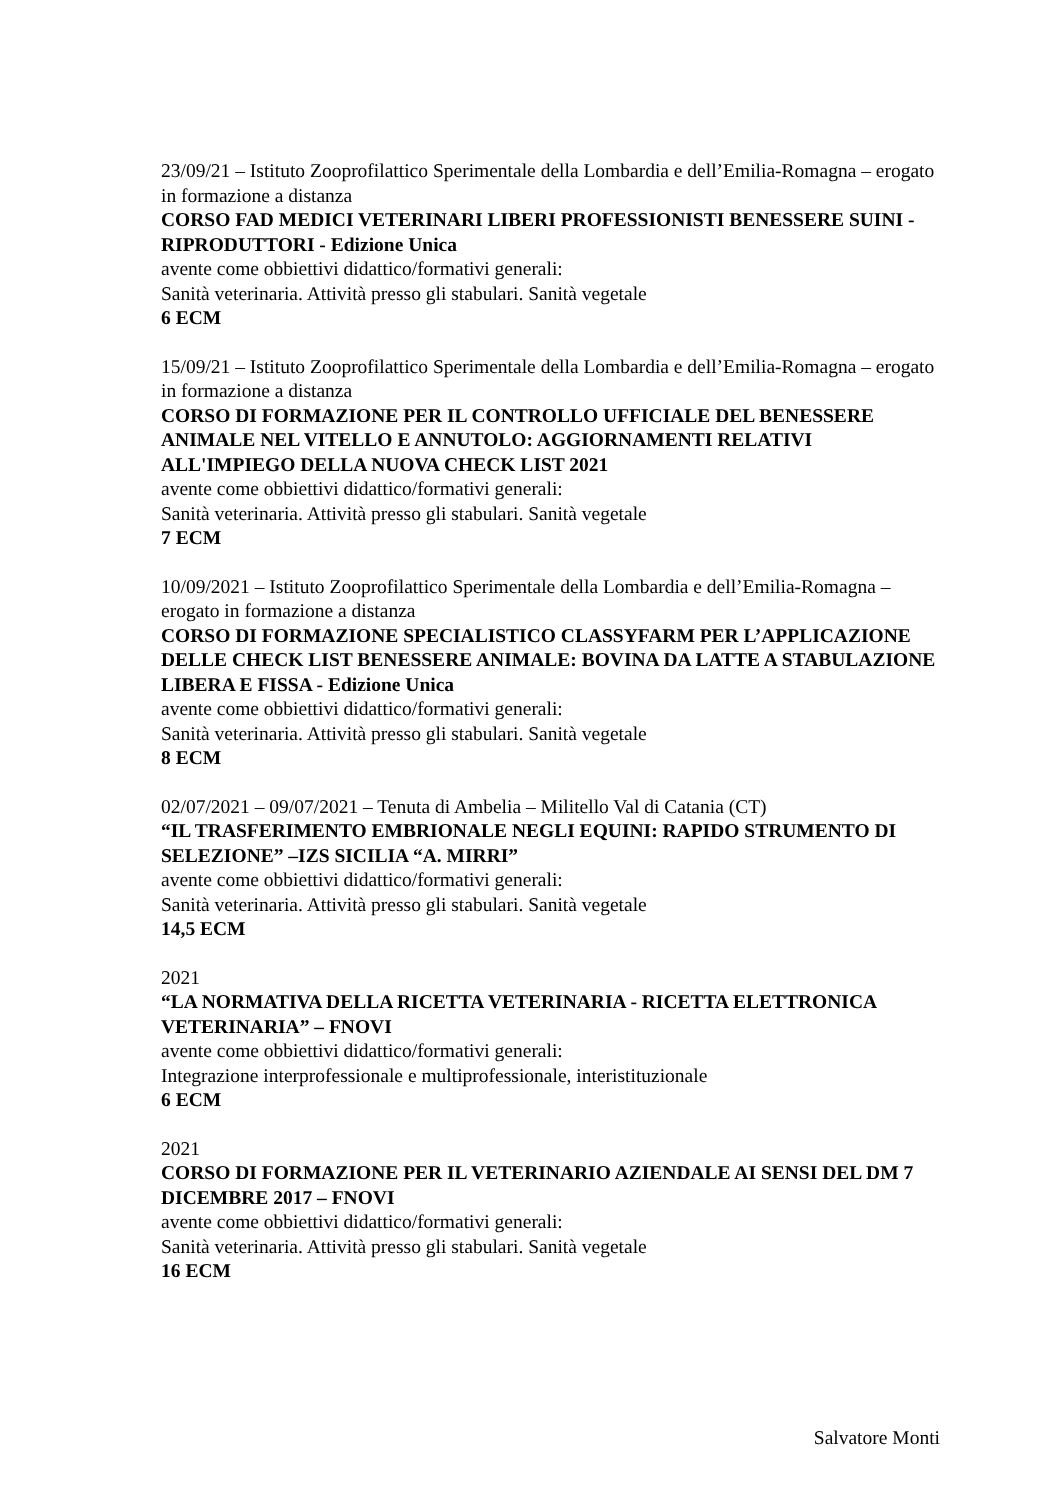23/09/21 – Istituto Zooprofilattico Sperimentale della Lombardia e dell’Emilia-Romagna – erogato in formazione a distanza
CORSO FAD MEDICI VETERINARI LIBERI PROFESSIONISTI BENESSERE SUINI - RIPRODUTTORI - Edizione Unica
avente come obbiettivi didattico/formativi generali:
Sanità veterinaria. Attività presso gli stabulari. Sanità vegetale
6 ECM
15/09/21 – Istituto Zooprofilattico Sperimentale della Lombardia e dell’Emilia-Romagna – erogato in formazione a distanza
CORSO DI FORMAZIONE PER IL CONTROLLO UFFICIALE DEL BENESSERE ANIMALE NEL VITELLO E ANNUTOLO: AGGIORNAMENTI RELATIVI ALL'IMPIEGO DELLA NUOVA CHECK LIST 2021
avente come obbiettivi didattico/formativi generali:
Sanità veterinaria. Attività presso gli stabulari. Sanità vegetale
7 ECM
10/09/2021 – Istituto Zooprofilattico Sperimentale della Lombardia e dell’Emilia-Romagna – erogato in formazione a distanza
CORSO DI FORMAZIONE SPECIALISTICO CLASSYFARM PER L’APPLICAZIONE DELLE CHECK LIST BENESSERE ANIMALE: BOVINA DA LATTE A STABULAZIONE LIBERA E FISSA - Edizione Unica
avente come obbiettivi didattico/formativi generali:
Sanità veterinaria. Attività presso gli stabulari. Sanità vegetale
8 ECM
02/07/2021 – 09/07/2021 – Tenuta di Ambelia – Militello Val di Catania (CT)
“IL TRASFERIMENTO EMBRIONALE NEGLI EQUINI: RAPIDO STRUMENTO DI SELEZIONE” –IZS SICILIA “A. MIRRI”
avente come obbiettivi didattico/formativi generali:
Sanità veterinaria. Attività presso gli stabulari. Sanità vegetale
14,5 ECM
2021
“LA NORMATIVA DELLA RICETTA VETERINARIA - RICETTA ELETTRONICA VETERINARIA” – FNOVI
avente come obbiettivi didattico/formativi generali:
Integrazione interprofessionale e multiprofessionale, interistituzionale
6 ECM
2021
CORSO DI FORMAZIONE PER IL VETERINARIO AZIENDALE AI SENSI DEL DM 7 DICEMBRE 2017 – FNOVI
avente come obbiettivi didattico/formativi generali:
Sanità veterinaria. Attività presso gli stabulari. Sanità vegetale
16 ECM
Salvatore Monti